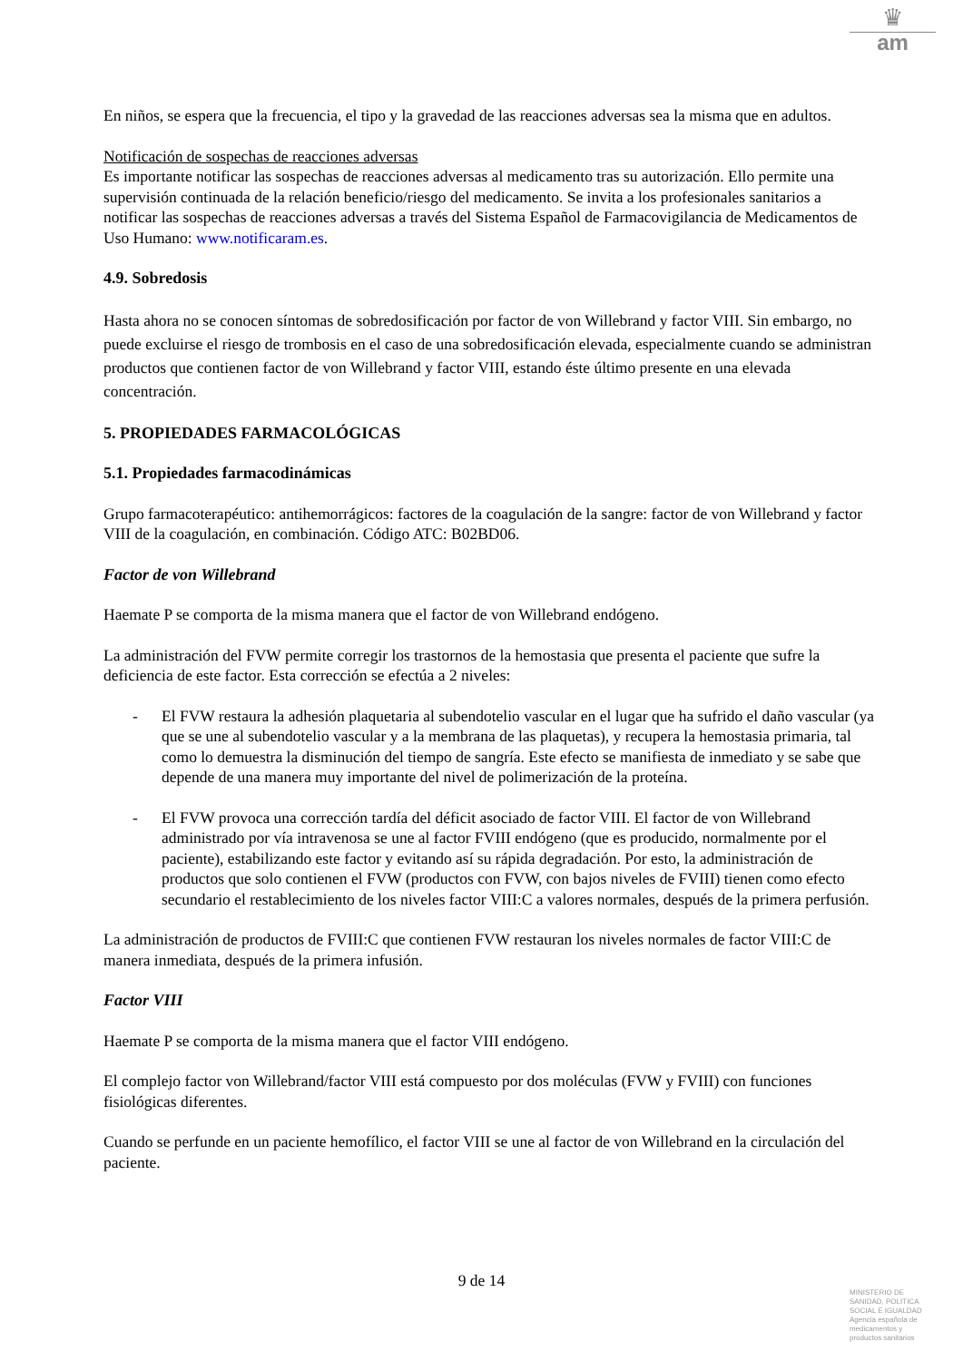♛
am
En niños, se espera que la frecuencia, el tipo y la gravedad de las reacciones adversas sea la misma que en adultos.
Notificación de sospechas de reacciones adversas
Es importante notificar las sospechas de reacciones adversas al medicamento tras su autorización. Ello permite una supervisión continuada de la relación beneficio/riesgo del medicamento. Se invita a los profesionales sanitarios a notificar las sospechas de reacciones adversas a través del Sistema Español de Farmacovigilancia de Medicamentos de Uso Humano: www.notificaram.es.
4.9. Sobredosis
Hasta ahora no se conocen síntomas de sobredosificación por factor de von Willebrand y factor VIII. Sin embargo, no puede excluirse el riesgo de trombosis en el caso de una sobredosificación elevada, especialmente cuando se administran productos que contienen factor de von Willebrand y factor VIII, estando éste último presente en una elevada concentración.
5. PROPIEDADES FARMACOLÓGICAS
5.1. Propiedades farmacodinámicas
Grupo farmacoterapéutico: antihemorrágicos: factores de la coagulación de la sangre: factor de von Willebrand y factor VIII de la coagulación, en combinación. Código ATC: B02BD06.
Factor de von Willebrand
Haemate P se comporta de la misma manera que el factor de von Willebrand endógeno.
La administración del FVW permite corregir los trastornos de la hemostasia que presenta el paciente que sufre la deficiencia de este factor. Esta corrección se efectúa a 2 niveles:
- El FVW restaura la adhesión plaquetaria al subendotelio vascular en el lugar que ha sufrido el daño vascular (ya que se une al subendotelio vascular y a la membrana de las plaquetas), y recupera la hemostasia primaria, tal como lo demuestra la disminución del tiempo de sangría. Este efecto se manifiesta de inmediato y se sabe que depende de una manera muy importante del nivel de polimerización de la proteína.
- El FVW provoca una corrección tardía del déficit asociado de factor VIII. El factor de von Willebrand administrado por vía intravenosa se une al factor FVIII endógeno (que es producido, normalmente por el paciente), estabilizando este factor y evitando así su rápida degradación. Por esto, la administración de productos que solo contienen el FVW (productos con FVW, con bajos niveles de FVIII) tienen como efecto secundario el restablecimiento de los niveles factor VIII:C a valores normales, después de la primera perfusión.
La administración de productos de FVIII:C que contienen FVW restauran los niveles normales de factor VIII:C de manera inmediata, después de la primera infusión.
Factor VIII
Haemate P se comporta de la misma manera que el factor VIII endógeno.
El complejo factor von Willebrand/factor VIII está compuesto por dos moléculas (FVW y FVIII) con funciones fisiológicas diferentes.
Cuando se perfunde en un paciente hemofílico, el factor VIII se une al factor de von Willebrand en la circulación del paciente.
9 de 14
MINISTERIO DE SANIDAD, POLITICA SOCIAL E IGUALDAD
Agencia española de medicamentos y productos sanitarios